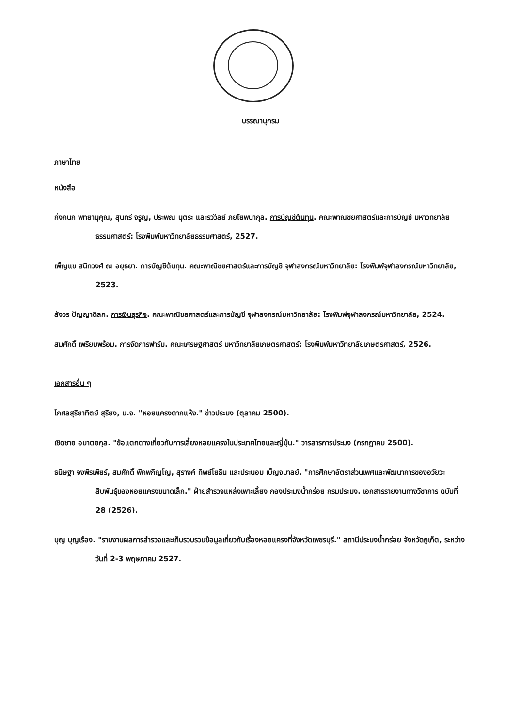บรรณานุกรม
ภาษาไทย
หนังสือ
กิ่งกนก พิทยานุคุณ, สุนทรี จรูญ, ประพิณ นุตระ และรวีวัลย์ ภิยโยพนากุล. การบัญชีต้นทุน. คณะพาณิชยศาสตร์และการบัญชี มหาวิทยาลัยธรรมศาสตร์: โรงพิมพ์มหาวิทยาลัยธรรมศาสตร์, 2527.
เพ็ญแข สนิทวงศ์ ณ อยุธยา. การบัญชีต้นทุน. คณะพาณิชยศาสตร์และการบัญชี จุฬาลงกรณ์มหาวิทยาลัย: โรงพิมพ์จุฬาลงกรณ์มหาวิทยาลัย, 2523.
สังวร ปัญญาดิลก. การเงินธุรกิจ. คณะพาณิชยศาสตร์และการบัญชี จุฬาลงกรณ์มหาวิทยาลัย: โรงพิมพ์จุฬาลงกรณ์มหาวิทยาลัย, 2524.
สมศักดิ์ เพรียบพร้อม. การจัดการฟาร์ม. คณะเศรษฐศาสตร์ มหาวิทยาลัยเกษตรศาสตร์: โรงพิมพ์มหาวิทยาลัยเกษตรศาสตร์, 2526.
เอกสารอื่น ๆ
โกศลสุริยาทิตย์ สุริยง, ม.จ. "หอยแครงตากแห้ง." ข่าวประมง (ตุลาคม 2500).
เชิดชาย อมาตยกุล. "ข้อแตกต่างเกี่ยวกับการเลี้ยงหอยแครงในประเทศไทยและญี่ปุ่น." วารสารการประมง (กรกฎาคม 2500).
ธนิษฐา จงพีรเพียร์, สมศักดิ์ พิภพภิญโญ, สุรางค์ ทิพย์โยธิน และประนอม เบ็ญจมาลย์. "การศึกษาอัตราส่วนเพศและพัฒนาการของอวัยวะสืบพันธุ์ของหอยแครงขนาดเล็ก." ฝ่ายสำรวจแหล่งเพาะเลี้ยง กองประมงน้ำกร่อย กรมประมง. เอกสารรายงานทางวิชาการ ฉบับที่ 28 (2526).
บุญ บุญเรือง. "รายงานผลการสำรวจและเก็บรวบรวมข้อมูลเกี่ยวกับเรื่องหอยแครงที่จังหวัดเพชรบุรี." สถานีประมงน้ำกร่อย จังหวัดภูเก็ต, ระหว่างวันที่ 2-3 พฤษภาคม 2527.